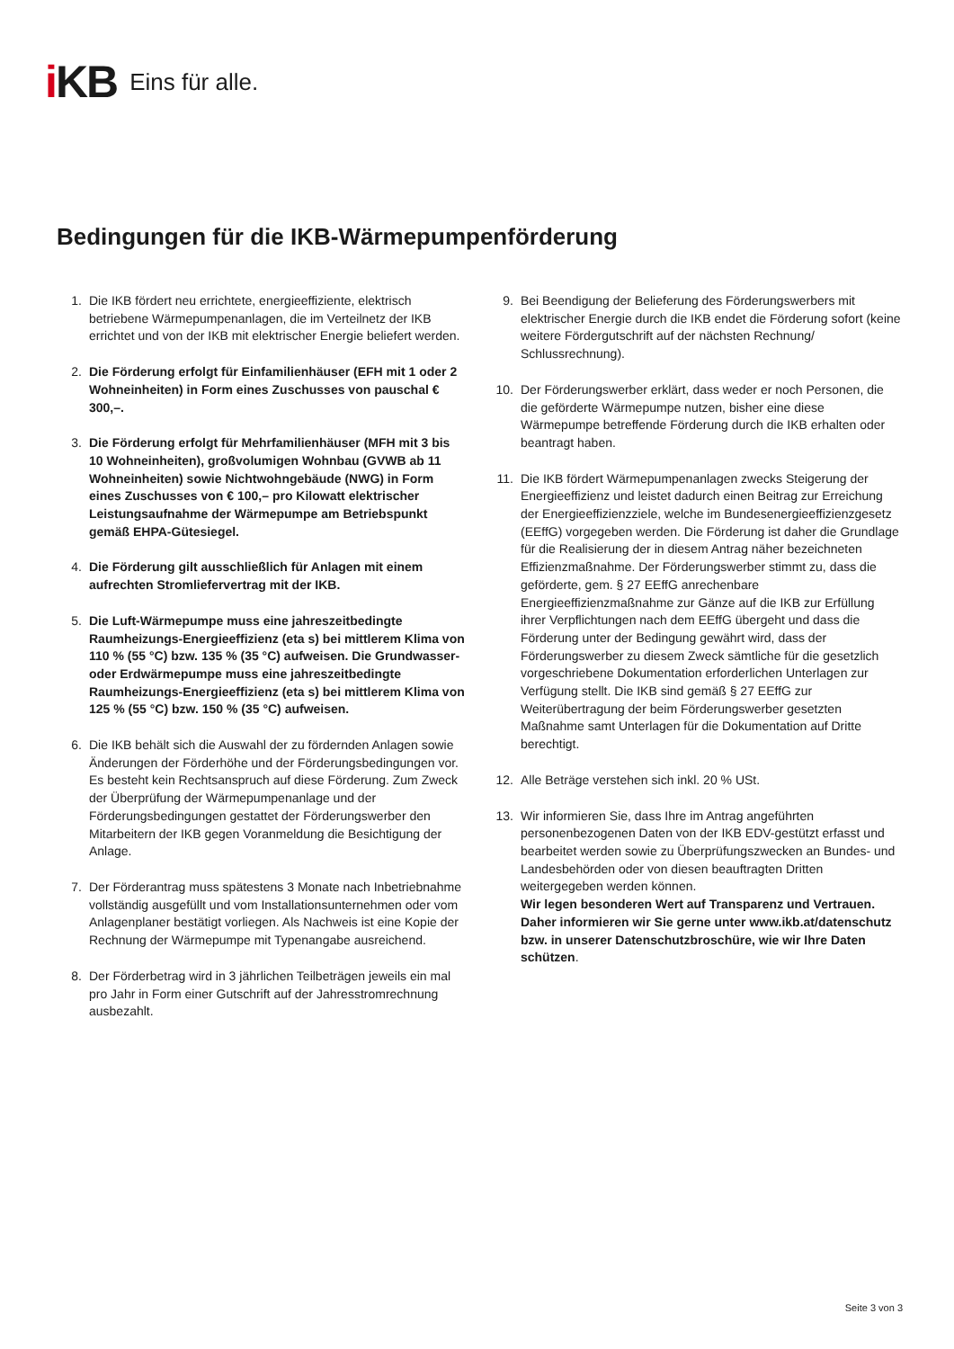i KB Eins für alle.
Bedingungen für die IKB-Wärmepumpenförderung
1. Die IKB fördert neu errichtete, energieeffiziente, elektrisch betriebene Wärmepumpenanlagen, die im Verteilnetz der IKB errichtet und von der IKB mit elektrischer Energie beliefert werden.
2. Die Förderung erfolgt für Einfamilienhäuser (EFH mit 1 oder 2 Wohneinheiten) in Form eines Zuschusses von pauschal € 300,–.
3. Die Förderung erfolgt für Mehrfamilienhäuser (MFH mit 3 bis 10 Wohneinheiten), großvolumigen Wohnbau (GVWB ab 11 Wohneinheiten) sowie Nichtwohngebäude (NWG) in Form eines Zuschusses von € 100,– pro Kilowatt elektrischer Leistungsaufnahme der Wärmepumpe am Betriebspunkt gemäß EHPA-Gütesiegel.
4. Die Förderung gilt ausschließlich für Anlagen mit einem aufrechten Stromliefervertrag mit der IKB.
5. Die Luft-Wärmepumpe muss eine jahreszeitbedingte Raumheizungs-Energieeffizienz (eta s) bei mittlerem Klima von 110 % (55 °C) bzw. 135 % (35 °C) aufweisen. Die Grundwasser- oder Erdwärmepumpe muss eine jahreszeitbedingte Raumheizungs-Energieeffizienz (eta s) bei mittlerem Klima von 125 % (55 °C) bzw. 150 % (35 °C) aufweisen.
6. Die IKB behält sich die Auswahl der zu fördernden Anlagen sowie Änderungen der Förderhöhe und der Förderungsbedingungen vor. Es besteht kein Rechtsanspruch auf diese Förderung. Zum Zweck der Überprüfung der Wärmepumpenanlage und der Förderungsbedingungen gestattet der Förderungswerber den Mitarbeitern der IKB gegen Voranmeldung die Besichtigung der Anlage.
7. Der Förderantrag muss spätestens 3 Monate nach Inbetriebnahme vollständig ausgefüllt und vom Installationsunternehmen oder vom Anlagenplaner bestätigt vorliegen. Als Nachweis ist eine Kopie der Rechnung der Wärmepumpe mit Typenangabe ausreichend.
8. Der Förderbetrag wird in 3 jährlichen Teilbeträgen jeweils ein mal pro Jahr in Form einer Gutschrift auf der Jahresstromrechnung ausbezahlt.
9. Bei Beendigung der Belieferung des Förderungswerbers mit elektrischer Energie durch die IKB endet die Förderung sofort (keine weitere Fördergutschrift auf der nächsten Rechnung/ Schlussrechnung).
10. Der Förderungswerber erklärt, dass weder er noch Personen, die die geförderte Wärmepumpe nutzen, bisher eine diese Wärmepumpe betreffende Förderung durch die IKB erhalten oder beantragt haben.
11. Die IKB fördert Wärmepumpenanlagen zwecks Steigerung der Energieeffizienz und leistet dadurch einen Beitrag zur Erreichung der Energieeffizienzziele, welche im Bundesenergieeffizienzgesetz (EEffG) vorgegeben werden. Die Förderung ist daher die Grundlage für die Realisierung der in diesem Antrag näher bezeichneten Effizienzmaßnahme. Der Förderungswerber stimmt zu, dass die geförderte, gem. § 27 EEffG anrechenbare Energieeffizienzmaßnahme zur Gänze auf die IKB zur Erfüllung ihrer Verpflichtungen nach dem EEffG übergeht und dass die Förderung unter der Bedingung gewährt wird, dass der Förderungswerber zu diesem Zweck sämtliche für die gesetzlich vorgeschriebene Dokumentation erforderlichen Unterlagen zur Verfügung stellt. Die IKB sind gemäß § 27 EEffG zur Weiterübertragung der beim Förderungswerber gesetzten Maßnahme samt Unterlagen für die Dokumentation auf Dritte berechtigt.
12. Alle Beträge verstehen sich inkl. 20 % USt.
13. Wir informieren Sie, dass Ihre im Antrag angeführten personenbezogenen Daten von der IKB EDV-gestützt erfasst und bearbeitet werden sowie zu Überprüfungszwecken an Bundes- und Landesbehörden oder von diesen beauftragten Dritten weitergegeben werden können.
Wir legen besonderen Wert auf Transparenz und Vertrauen. Daher informieren wir Sie gerne unter www.ikb.at/datenschutz bzw. in unserer Datenschutzbroschüre, wie wir Ihre Daten schützen.
Seite 3 von 3